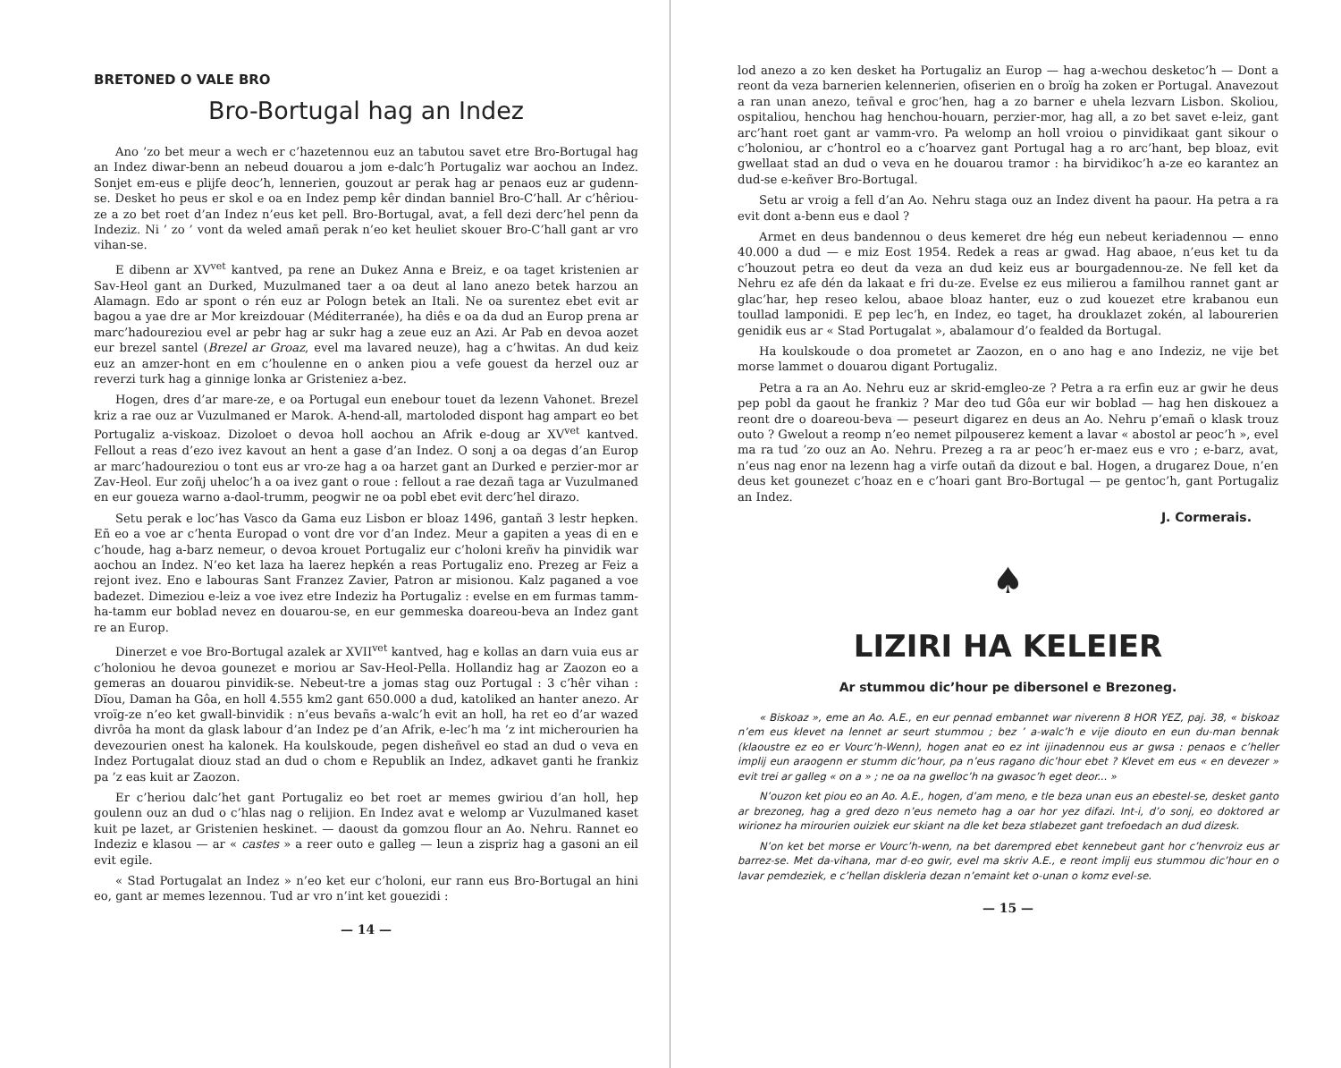BRETONED O VALE BRO
Bro-Bortugal hag an Indez
Ano ’zo bet meur a wech er c’hazetennou euz an tabutou savet etre Bro-Bortugal hag an Indez diwar-benn an nebeud douarou a jom e-dalc’h Portugaliz war aochou an Indez. Sonjet em-eus e plijfe deoc’h, lennerien, gouzout ar perak hag ar penaos euz ar gudenn-se. Desket ho peus er skol e oa en Indez pemp kêr dindan banniel Bro-C’hall. Ar c’hêriou-ze a zo bet roet d’an Indez n’eus ket pell. Bro-Bortugal, avat, a fell dezi derc’hel penn da Indeziz. Ni ’ zo ’ vont da weled amañ perak n’eo ket heuliet skouer Bro-C’hall gant ar vro vihan-se.
E dibenn ar XV<sup>vet</sup> kantved, pa rene an Dukez Anna e Breiz, e oa taget kristenien ar Sav-Heol gant an Durked, Muzulmaned taer a oa deut al lano anezo betek harzou an Alamagn. Edo ar spont o rén euz ar Pologn betek an Itali. Ne oa surentez ebet evit ar bagou a yae dre ar Mor kreizdouar (Méditerranée), ha diês e oa da dud an Europ prena ar marc’hadoureziou evel ar pebr hag ar sukr hag a zeue euz an Azi. Ar Pab en devoa aozet eur brezel santel (Brezel ar Groaz, evel ma lavared neuze), hag a c’hwitas. An dud keiz euz an amzer-hont en em c’houlenne en o anken piou a vefe gouest da herzel ouz ar reverzi turk hag a ginnige lonka ar Gristeniez a-bez.
Hogen, dres d’ar mare-ze, e oa Portugal eun enebour touet da lezenn Vahonet. Brezel kriz a rae ouz ar Vuzulmaned er Marok. A-hend-all, martoloded dispont hag ampart eo bet Portugaliz a-viskoaz. Dizoloet o devoa holl aochou an Afrik e-doug ar XV<sup>vet</sup> kantved. Fellout a reas d’ezo ivez kavout an hent a gase d’an Indez. O sonj a oa degas d’an Europ ar marc’hadoureziou o tont eus ar vro-ze hag a oa harzet gant an Durked e perzier-mor ar Zav-Heol. Eur zoñj uheloc’h a oa ivez gant o roue : fellout a rae dezañ taga ar Vuzulmaned en eur goueza warno a-daol-trumm, peogwir ne oa pobl ebet evit derc’hel dirazo.
Setu perak e loc’has Vasco da Gama euz Lisbon er bloaz 1496, gantañ 3 lestr hepken. Eñ eo a voe ar c’henta Europad o vont dre vor d’an Indez. Meur a gapiten a yeas di en e c’houde, hag a-barz nemeur, o devoa krouet Portugaliz eur c’holoni kreñv ha pinvidik war aochou an Indez. N’eo ket laza ha laerez hepkén a reas Portugaliz eno. Prezeg ar Feiz a rejont ivez. Eno e labouras Sant Franzez Zavier, Patron ar misionou. Kalz paganed a voe badezet. Dimeziou e-leiz a voe ivez etre Indeziz ha Portugaliz : evelse en em furmas tamm-ha-tamm eur boblad nevez en douarou-se, en eur gemmeska doareou-beva an Indez gant re an Europ.
Dinerzet e voe Bro-Bortugal azalek ar XVII<sup>vet</sup> kantved, hag e kollas an darn vuia eus ar c’holoniou he devoa gounezet e moriou ar Sav-Heol-Pella. Hollandiz hag ar Zaozon eo a gemeras an douarou pinvidik-se. Nebeut-tre a jomas stag ouz Portugal : 3 c’hêr vihan : Dïou, Daman ha Gôa, en holl 4.555 km2 gant 650.000 a dud, katoliked an hanter anezo. Ar vroïg-ze n’eo ket gwall-binvidik : n’eus bevañs a-walc’h evit an holl, ha ret eo d’ar wazed divrôa ha mont da glask labour d’an Indez pe d’an Afrik, e-lec’h ma ’z int micherourien ha devezourien onest ha kalonek. Ha koulskoude, pegen disheñvel eo stad an dud o veva en Indez Portugalat diouz stad an dud o chom e Republik an Indez, adkavet ganti he frankiz pa ’z eas kuit ar Zaozon.
Er c’heriou dalc’het gant Portugaliz eo bet roet ar memes gwiriou d’an holl, hep goulenn ouz an dud o c’hlas nag o relijion. En Indez avat e welomp ar Vuzulmaned kaset kuit pe lazet, ar Gristenien heskinet. — daoust da gomzou flour an Ao. Nehru. Rannet eo Indeziz e klasou — ar « castes » a reer outo e galleg — leun a zispriz hag a gasoni an eil evit egile.
« Stad Portugalat an Indez » n’eo ket eur c’holoni, eur rann eus Bro-Bortugal an hini eo, gant ar memes lezennou. Tud ar vro n’int ket gouezidi :
— 14 —
lod anezo a zo ken desket ha Portugaliz an Europ — hag a-wechou desketoc’h — Dont a reont da veza barnerien kelennerien, ofiserien en o broïg ha zoken er Portugal. Anavezout a ran unan anezo, teñval e groc’hen, hag a zo barner e uhela lezvarn Lisbon. Skoliou, ospitaliou, henchou hag henchou-houarn, perzier-mor, hag all, a zo bet savet e-leiz, gant arc’hant roet gant ar vamm-vro. Pa welomp an holl vroiou o pinvidikaat gant sikour o c’holoniou, ar c’hontrol eo a c’hoarvez gant Portugal hag a ro arc’hant, bep bloaz, evit gwellaat stad an dud o veva en he douarou tramor : ha birvidikoc’h a-ze eo karantez an dud-se e-keñver Bro-Bortugal.
Setu ar vroig a fell d’an Ao. Nehru staga ouz an Indez divent ha paour. Ha petra a ra evit dont a-benn eus e daol ?
Armet en deus bandennou o deus kemeret dre hég eun nebeut keriadennou — enno 40.000 a dud — e miz Eost 1954. Redek a reas ar gwad. Hag abaoe, n’eus ket tu da c’houzout petra eo deut da veza an dud keiz eus ar bourgadennou-ze. Ne fell ket da Nehru ez afe dén da lakaat e fri du-ze. Evelse ez eus milierou a familhou rannet gant ar glac’har, hep reseo kelou, abaoe bloaz hanter, euz o zud kouezet etre krabanou eun toullad lamponidi. E pep lec’h, en Indez, eo taget, ha drouklazet zokén, al labourerien genidik eus ar « Stad Portugalat », abalamour d’o fealded da Bortugal.
Ha koulskoude o doa prometet ar Zaozon, en o ano hag e ano Indeziz, ne vije bet morse lammet o douarou digant Portugaliz.
Petra a ra an Ao. Nehru euz ar skrid-emgleo-ze ? Petra a ra erfin euz ar gwir he deus pep pobl da gaout he frankiz ? Mar deo tud Gôa eur wir boblad — hag hen diskouez a reont dre o doareou-beva — peseurt digarez en deus an Ao. Nehru p’emañ o klask trouz outo ? Gwelout a reomp n’eo nemet pilpouserez kement a lavar « abostol ar peoc’h », evel ma ra tud ’zo ouz an Ao. Nehru. Prezeg a ra ar peoc’h er-maez eus e vro ; e-barz, avat, n’eus nag enor na lezenn hag a virfe outañ da dizout e bal. Hogen, a drugarez Doue, n’en deus ket gounezet c’hoaz en e c’hoari gant Bro-Bortugal — pe gentoc’h, gant Portugaliz an Indez.
J. Cormerais.
♠
LIZIRI HA KELEIER
Ar stummou dic’hour pe dibersonel e Brezoneg.
« Biskoaz », eme an Ao. A.E., en eur pennad embannet war niverenn 8 HOR YEZ, paj. 38, « biskoaz n’em eus klevet na lennet ar seurt stummou ; bez ’ a-walc’h e vije diouto en eun du-man bennak (klaoustre ez eo er Vourc’h-Wenn), hogen anat eo ez int ijinadennou eus ar gwsa : penaos e c’heller implij eun araogenn er stumm dic’hour, pa n’eus ragano dic’hour ebet ? Klevet em eus « en devezer » evit trei ar galleg « on a » ; ne oa na gwelloc’h na gwasoc’h eget deor... »
N’ouzon ket piou eo an Ao. A.E., hogen, d’am meno, e tle beza unan eus an ebestel-se, desket ganto ar brezoneg, hag a gred dezo n’eus nemeto hag a oar hor yez difazi. Int-i, d’o sonj, eo doktored ar wirionez ha mirourien ouiziek eur skiant na dle ket beza stlabezet gant trefoedach an dud dizesk.
N’on ket bet morse er Vourc’h-wenn, na bet darempred ebet kennebeut gant hor c’henvroiz eus ar barrez-se. Met da-vihana, mar d-eo gwir, evel ma skriv A.E., e reont implij eus stummou dic’hour en o lavar pemdeziek, e c’hellan diskleria dezan n’emaint ket o-unan o komz evel-se.
— 15 —